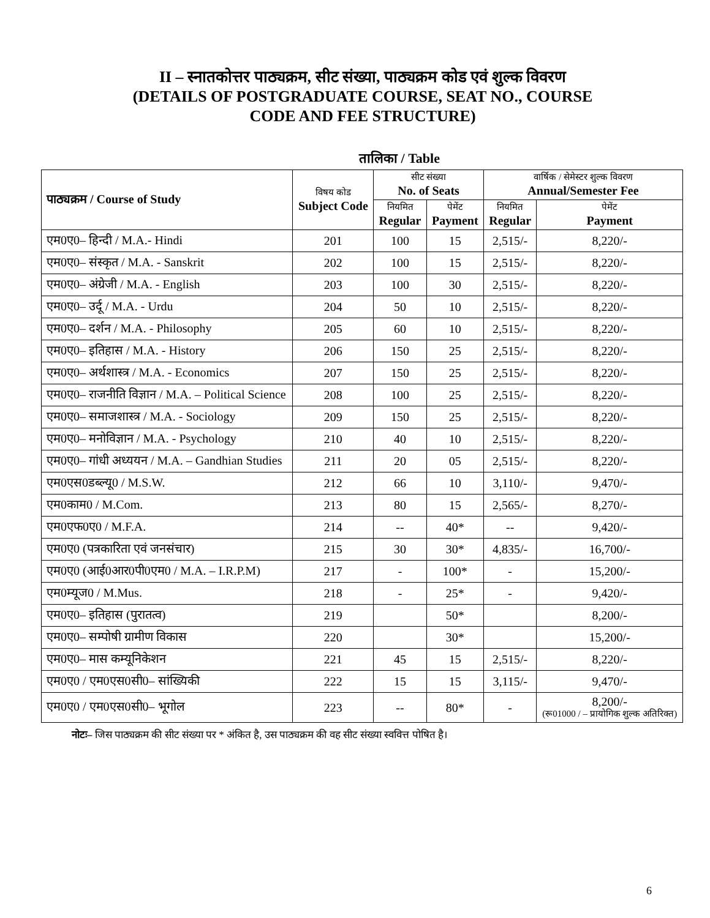II – स्नातकोत्तर पाठ्यक्रम, सीट संख्या, पाठ्यक्रम कोड एवं शुल्क विवरण
(DETAILS OF POSTGRADUATE COURSE, SEAT NO., COURSE
CODE AND FEE STRUCTURE)
तालिका / Table
| पाठ्यक्रम / Course of Study | विषय कोड Subject Code | सीट संख्या No. of Seats | | वार्षिक / सेमेस्टर शुल्क विवरण Annual/Semester Fee | |
| --- | --- | --- | --- | --- | --- |
| | | नियमित Regular | पेमेंट Payment | नियमित Regular | पेमेंट Payment |
| एम0ए0– हिन्दी / M.A.- Hindi | 201 | 100 | 15 | 2,515/- | 8,220/- |
| एम0ए0– संस्कृत / M.A. - Sanskrit | 202 | 100 | 15 | 2,515/- | 8,220/- |
| एम0ए0– अंग्रेजी / M.A. - English | 203 | 100 | 30 | 2,515/- | 8,220/- |
| एम0ए0– उर्दू / M.A. - Urdu | 204 | 50 | 10 | 2,515/- | 8,220/- |
| एम0ए0– दर्शन / M.A. - Philosophy | 205 | 60 | 10 | 2,515/- | 8,220/- |
| एम0ए0– इतिहास / M.A. - History | 206 | 150 | 25 | 2,515/- | 8,220/- |
| एम0ए0– अर्थशास्त्र / M.A. - Economics | 207 | 150 | 25 | 2,515/- | 8,220/- |
| एम0ए0– राजनीति विज्ञान / M.A. – Political Science | 208 | 100 | 25 | 2,515/- | 8,220/- |
| एम0ए0– समाजशास्त्र / M.A. - Sociology | 209 | 150 | 25 | 2,515/- | 8,220/- |
| एम0ए0– मनोविज्ञान / M.A. - Psychology | 210 | 40 | 10 | 2,515/- | 8,220/- |
| एम0ए0– गांधी अध्ययन / M.A. – Gandhian Studies | 211 | 20 | 05 | 2,515/- | 8,220/- |
| एम0एस0डब्ल्यू0 / M.S.W. | 212 | 66 | 10 | 3,110/- | 9,470/- |
| एम0काम0 / M.Com. | 213 | 80 | 15 | 2,565/- | 8,270/- |
| एम0एफ0ए0 / M.F.A. | 214 | -- | 40* | -- | 9,420/- |
| एम0ए0 (पत्रकारिता एवं जनसंचार) | 215 | 30 | 30* | 4,835/- | 16,700/- |
| एम0ए0 (आई0आर0पी0एम0 / M.A. – I.R.P.M) | 217 | - | 100* | - | 15,200/- |
| एम0म्यूज0 / M.Mus. | 218 | - | 25* | - | 9,420/- |
| एम0ए0– इतिहास (पुरातत्व) | 219 | | 50* | | 8,200/- |
| एम0ए0– सम्पोषी ग्रामीण विकास | 220 | | 30* | | 15,200/- |
| एम0ए0– मास कम्यूनिकेशन | 221 | 45 | 15 | 2,515/- | 8,220/- |
| एम0ए0 / एम0एस0सी0– सांख्यिकी | 222 | 15 | 15 | 3,115/- | 9,470/- |
| एम0ए0 / एम0एस0सी0– भूगोल | 223 | -- | 80* | - | 8,200/- (रू01000 / – प्रायोगिक शुल्क अतिरिक्त) |
नोटः– जिस पाठ्यक्रम की सीट संख्या पर * अंकित है, उस पाठ्यक्रम की वह सीट संख्या स्ववित्त पोषित है।
6